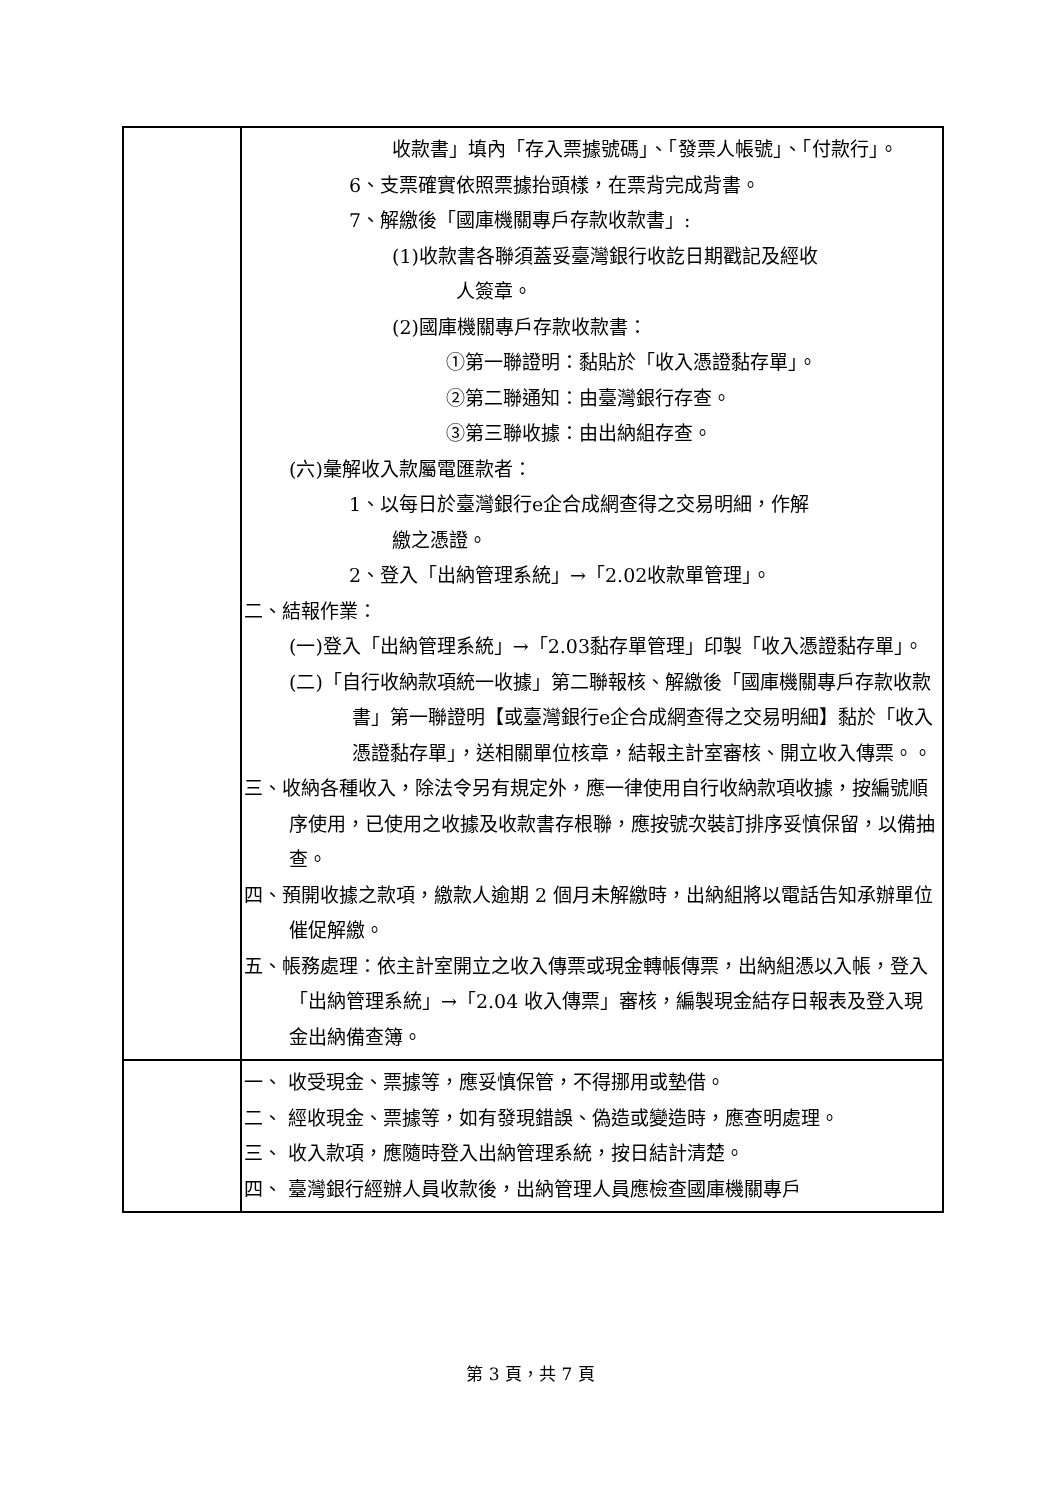| | 收款書」填內「存入票據號碼」、「發票人帳號」、「付款行」。 6、支票確實依照票據抬頭樣，在票背完成背書。 7、解繳後「國庫機關專戶存款收款書」: (1)收款書各聯須蓋妥臺灣銀行收訖日期戳記及經收 人簽章。 (2)國庫機關專戶存款收款書： ①第一聯證明：黏貼於「收入憑證黏存單」。 ②第二聯通知：由臺灣銀行存查。 ③第三聯收據：由出納組存查。 (六)彙解收入款屬電匯款者： 1、以每日於臺灣銀行e企合成網查得之交易明細，作解 繳之憑證。 2、登入「出納管理系統」→「2.02收款單管理」。 二、結報作業： (一)登入「出納管理系統」→「2.03黏存單管理」印製「收入憑證黏存單」。 (二)「自行收納款項統一收據」第二聯報核、解繳後「國庫機關專戶存款收款書」第一聯證明【或臺灣銀行e企合成網查得之交易明細】黏於「收入憑證黏存單」，送相關單位核章，結報主計室審核、開立收入傳票。。 三、收納各種收入，除法令另有規定外，應一律使用自行收納款項收據，按編號順序使用，已使用之收據及收款書存根聯，應按號次裝訂排序妥慎保留，以備抽查。 四、預開收據之款項，繳款人逾期 2 個月未解繳時，出納組將以電話告知承辦單位催促解繳。 五、帳務處理：依主計室開立之收入傳票或現金轉帳傳票，出納組憑以入帳，登入「出納管理系統」→「2.04 收入傳票」審核，編製現金結存日報表及登入現金出納備查簿。 |
| | 一、 收受現金、票據等，應妥慎保管，不得挪用或墊借。 二、 經收現金、票據等，如有發現錯誤、偽造或變造時，應查明處理。 三、 收入款項，應隨時登入出納管理系統，按日結計清楚。 四、 臺灣銀行經辦人員收款後，出納管理人員應檢查國庫機關專戶 |
第 3 頁，共 7 頁